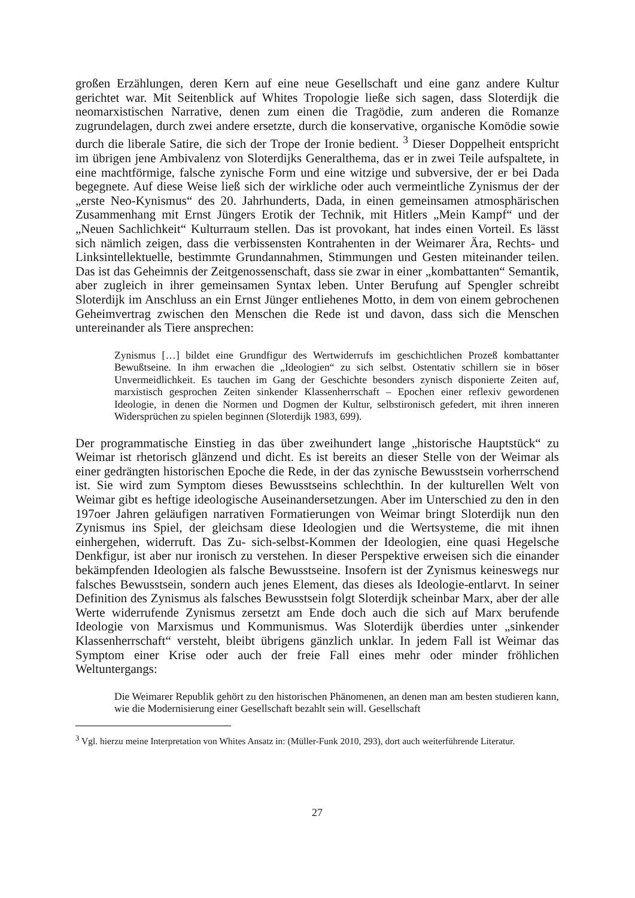großen Erzählungen, deren Kern auf eine neue Gesellschaft und eine ganz andere Kultur gerichtet war. Mit Seitenblick auf Whites Tropologie ließe sich sagen, dass Sloterdijk die neomarxistischen Narrative, denen zum einen die Tragödie, zum anderen die Romanze zugrundelagen, durch zwei andere ersetzte, durch die konservative, organische Komödie sowie durch die liberale Satire, die sich der Trope der Ironie bedient. <sup>3</sup> Dieser Doppelheit entspricht im übrigen jene Ambivalenz von Sloterdijks Generalthema, das er in zwei Teile aufspaltete, in eine machtförmige, falsche zynische Form und eine witzige und subversive, der er bei Dada begegnete. Auf diese Weise ließ sich der wirkliche oder auch vermeintliche Zynismus der der „erste Neo-Kynismus“ des 20. Jahrhunderts, Dada, in einen gemeinsamen atmosphärischen Zusammenhang mit Ernst Jüngers Erotik der Technik, mit Hitlers „Mein Kampf“ und der „Neuen Sachlichkeit“ Kulturraum stellen. Das ist provokant, hat indes einen Vorteil. Es lässt sich nämlich zeigen, dass die verbissensten Kontrahenten in der Weimarer Ära, Rechts- und Linksintellektuelle, bestimmte Grundannahmen, Stimmungen und Gesten miteinander teilen. Das ist das Geheimnis der Zeitgenossenschaft, dass sie zwar in einer „kombattanten“ Semantik, aber zugleich in ihrer gemeinsamen Syntax leben. Unter Berufung auf Spengler schreibt Sloterdijk im Anschluss an ein Ernst Jünger entliehenes Motto, in dem von einem gebrochenen Geheimvertrag zwischen den Menschen die Rede ist und davon, dass sich die Menschen untereinander als Tiere ansprechen:
Zynismus […] bildet eine Grundfigur des Wertwiderrufs im geschichtlichen Prozeß kombattanter Bewußtseine. In ihm erwachen die „Ideologien“ zu sich selbst. Ostentativ schillern sie in böser Unvermeidlichkeit. Es tauchen im Gang der Geschichte besonders zynisch disponierte Zeiten auf, marxistisch gesprochen Zeiten sinkender Klassenherrschaft – Epochen einer reflexiv gewordenen Ideologie, in denen die Normen und Dogmen der Kultur, selbstironisch gefedert, mit ihren inneren Widersprüchen zu spielen beginnen (Sloterdijk 1983, 699).
Der programmatische Einstieg in das über zweihundert lange „historische Hauptstück“ zu Weimar ist rhetorisch glänzend und dicht. Es ist bereits an dieser Stelle von der Weimar als einer gedrängten historischen Epoche die Rede, in der das zynische Bewusstsein vorherrschend ist. Sie wird zum Symptom dieses Bewusstseins schlechthin. In der kulturellen Welt von Weimar gibt es heftige ideologische Auseinandersetzungen. Aber im Unterschied zu den in den 197oer Jahren geläufigen narrativen Formatierungen von Weimar bringt Sloterdijk nun den Zynismus ins Spiel, der gleichsam diese Ideologien und die Wertsysteme, die mit ihnen einhergehen, widerruft. Das Zu- sich-selbst-Kommen der Ideologien, eine quasi Hegelsche Denkfigur, ist aber nur ironisch zu verstehen. In dieser Perspektive erweisen sich die einander bekämpfenden Ideologien als falsche Bewusstseine. Insofern ist der Zynismus keineswegs nur falsches Bewusstsein, sondern auch jenes Element, das dieses als Ideologie-entlarvt. In seiner Definition des Zynismus als falsches Bewusstsein folgt Sloterdijk scheinbar Marx, aber der alle Werte widerrufende Zynismus zersetzt am Ende doch auch die sich auf Marx berufende Ideologie von Marxismus und Kommunismus. Was Sloterdijk überdies unter „sinkender Klassenherrschaft“ versteht, bleibt übrigens gänzlich unklar. In jedem Fall ist Weimar das Symptom einer Krise oder auch der freie Fall eines mehr oder minder fröhlichen Weltuntergangs:
Die Weimarer Republik gehört zu den historischen Phänomenen, an denen man am besten studieren kann, wie die Modernisierung einer Gesellschaft bezahlt sein will. Gesellschaft
<sup>3</sup> Vgl. hierzu meine Interpretation von Whites Ansatz in: (Müller-Funk 2010, 293), dort auch weiterführende Literatur.
27